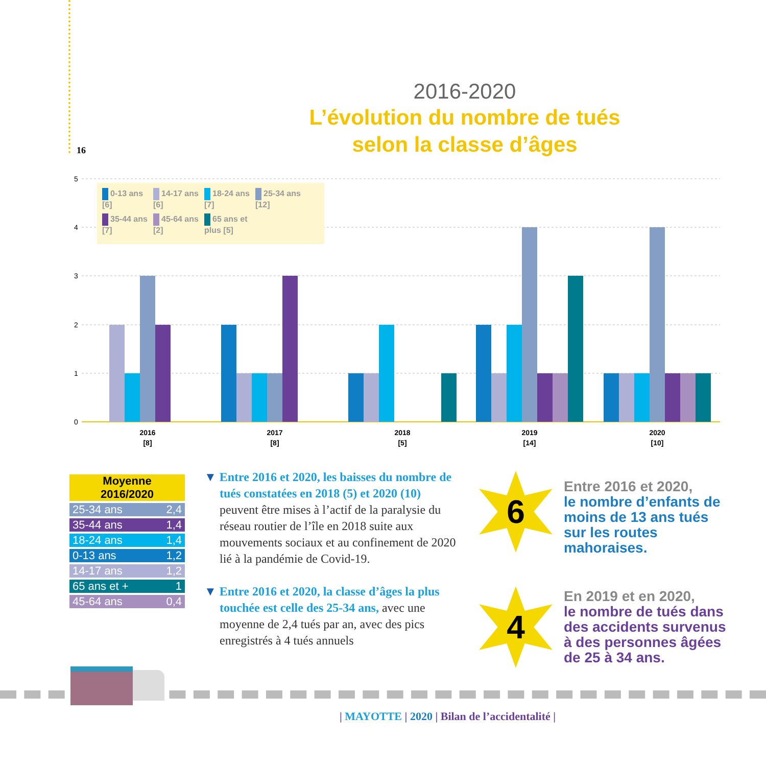16
2016-2020
L’évolution du nombre de tués
selon la classe d’âges
5
4
3
2
1
0
2016
[8]
2017
[8]
2018
[5]
2019
[14]
2020
[10]
0-13 ans [6] 14-17 ans [6] 18-24 ans [7] 25-34 ans [12] 35-44 ans [7] 45-64 ans [2] 65 ans et plus [5]
| Moyenne 2016/2020 | |
| --- | --- |
| 25-34 ans | 2,4 |
| 35-44 ans | 1,4 |
| 18-24 ans | 1,4 |
| 0-13 ans | 1,2 |
| 14-17 ans | 1,2 |
| 65 ans et + | 1 |
| 45-64 ans | 0,4 |
▼ Entre 2016 et 2020, les baisses du nombre de tués constatées en 2018 (5) et 2020 (10) peuvent être mises à l’actif de la paralysie du réseau routier de l’île en 2018 suite aux mouvements sociaux et au confinement de 2020 lié à la pandémie de Covid-19.
▼ Entre 2016 et 2020, la classe d’âges la plus touchée est celle des 25-34 ans, avec une moyenne de 2,4 tués par an, avec des pics enregistrés à 4 tués annuels
6
Entre 2016 et 2020,
le nombre d’enfants de moins de 13 ans tués sur les routes mahoraises.
4
En 2019 et en 2020,
le nombre de tués dans des accidents survenus à des personnes âgées de 25 à 34 ans.
| MAYOTTE | 2020 | Bilan de l’accidentalité |